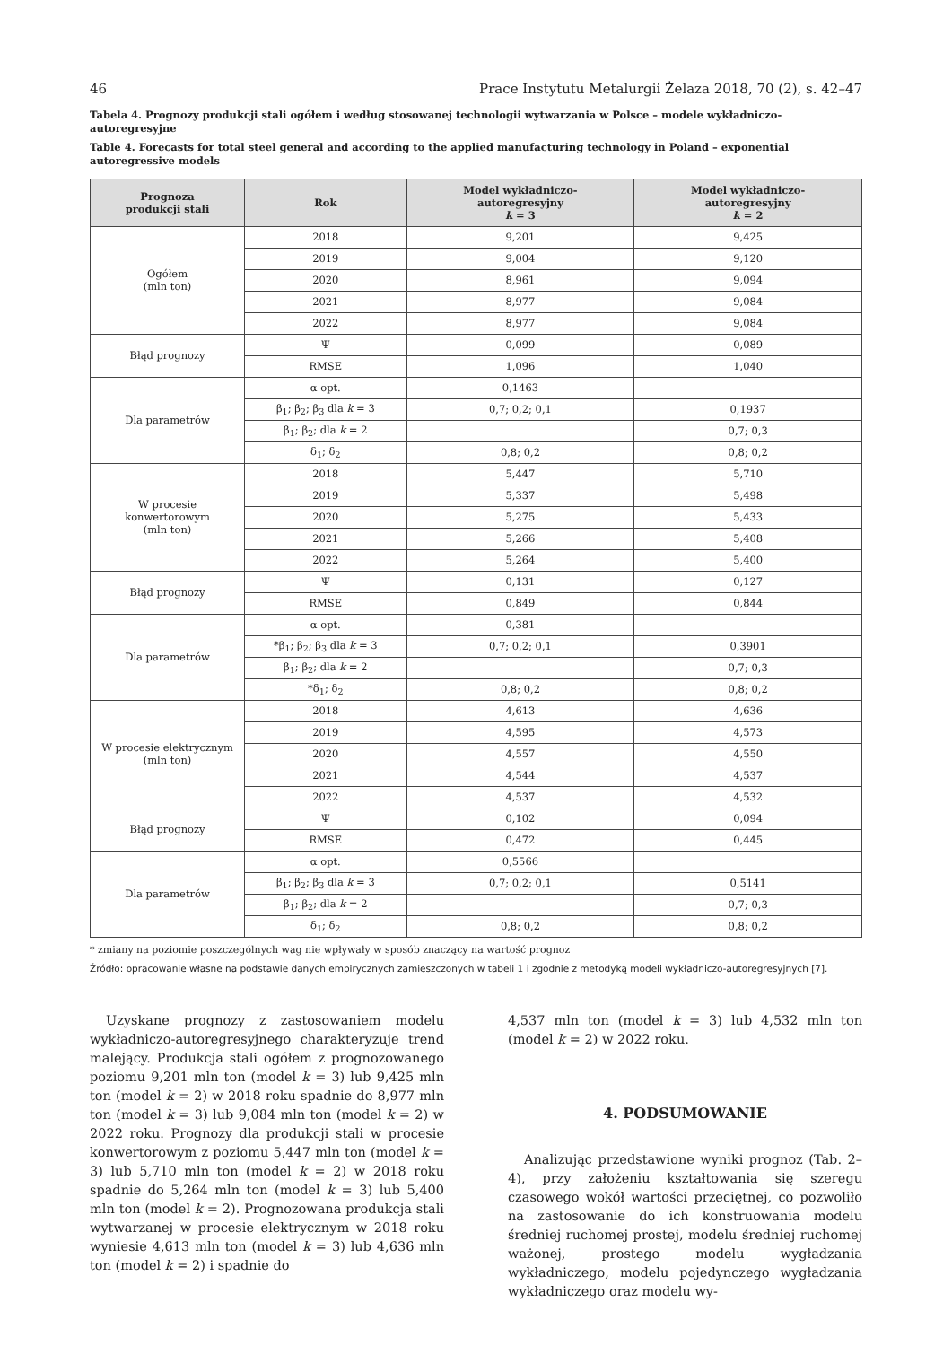46 Prace Instytutu Metalurgii Żelaza 2018, 70 (2), s. 42–47
Tabela 4. Prognozy produkcji stali ogółem i według stosowanej technologii wytwarzania w Polsce – modele wykładniczo-autoregresyjne
Table 4. Forecasts for total steel general and according to the applied manufacturing technology in Poland – exponential autoregressive models
| Prognoza produkcji stali | Rok | Model wykładniczo- autoregresyjny k = 3 | Model wykładniczo- autoregresyjny k = 2 |
| --- | --- | --- | --- |
| Ogółem (mln ton) | 2018 | 9,201 | 9,425 |
| | 2019 | 9,004 | 9,120 |
| | 2020 | 8,961 | 9,094 |
| | 2021 | 8,977 | 9,084 |
| | 2022 | 8,977 | 9,084 |
| Błąd prognozy | Ψ | 0,099 | 0,089 |
| | RMSE | 1,096 | 1,040 |
| Dla parametrów | α opt. | 0,1463 | |
| | β<sub>1</sub>; β<sub>2</sub>; β<sub>3</sub> dla k = 3 | 0,7; 0,2; 0,1 | 0,1937 |
| | β<sub>1</sub>; β<sub>2</sub>; dla k = 2 | | 0,7; 0,3 |
| | δ<sub>1</sub>; δ<sub>2</sub> | 0,8; 0,2 | 0,8; 0,2 |
| W procesie konwertorowym (mln ton) | 2018 | 5,447 | 5,710 |
| | 2019 | 5,337 | 5,498 |
| | 2020 | 5,275 | 5,433 |
| | 2021 | 5,266 | 5,408 |
| | 2022 | 5,264 | 5,400 |
| Błąd prognozy | Ψ | 0,131 | 0,127 |
| | RMSE | 0,849 | 0,844 |
| Dla parametrów | α opt. | 0,381 | |
| | *β<sub>1</sub>; β<sub>2</sub>; β<sub>3</sub> dla k = 3 | 0,7; 0,2; 0,1 | 0,3901 |
| | β<sub>1</sub>; β<sub>2</sub>; dla k = 2 | | 0,7; 0,3 |
| | *δ<sub>1</sub>; δ<sub>2</sub> | 0,8; 0,2 | 0,8; 0,2 |
| W procesie elektrycznym (mln ton) | 2018 | 4,613 | 4,636 |
| | 2019 | 4,595 | 4,573 |
| | 2020 | 4,557 | 4,550 |
| | 2021 | 4,544 | 4,537 |
| | 2022 | 4,537 | 4,532 |
| Błąd prognozy | Ψ | 0,102 | 0,094 |
| | RMSE | 0,472 | 0,445 |
| Dla parametrów | α opt. | 0,5566 | |
| | β<sub>1</sub>; β<sub>2</sub>; β<sub>3</sub> dla k = 3 | 0,7; 0,2; 0,1 | 0,5141 |
| | β<sub>1</sub>; β<sub>2</sub>; dla k = 2 | | 0,7; 0,3 |
| | δ<sub>1</sub>; δ<sub>2</sub> | 0,8; 0,2 | 0,8; 0,2 |
* zmiany na poziomie poszczególnych wag nie wpływały w sposób znaczący na wartość prognoz
Źródło: opracowanie własne na podstawie danych empirycznych zamieszczonych w tabeli 1 i zgodnie z metodyką modeli wykładniczo-autoregresyjnych [7].
Uzyskane prognozy z zastosowaniem modelu wykładniczo-autoregresyjnego charakteryzuje trend malejący. Produkcja stali ogółem z prognozowanego poziomu 9,201 mln ton (model k = 3) lub 9,425 mln ton (model k = 2) w 2018 roku spadnie do 8,977 mln ton (model k = 3) lub 9,084 mln ton (model k = 2) w 2022 roku. Prognozy dla produkcji stali w procesie konwertorowym z poziomu 5,447 mln ton (model k = 3) lub 5,710 mln ton (model k = 2) w 2018 roku spadnie do 5,264 mln ton (model k = 3) lub 5,400 mln ton (model k = 2). Prognozowana produkcja stali wytwarzanej w procesie elektrycznym w 2018 roku wyniesie 4,613 mln ton (model k = 3) lub 4,636 mln ton (model k = 2) i spadnie do
4,537 mln ton (model k = 3) lub 4,532 mln ton (model k = 2) w 2022 roku.
4. PODSUMOWANIE
Analizując przedstawione wyniki prognoz (Tab. 2–4), przy założeniu kształtowania się szeregu czasowego wokół wartości przeciętnej, co pozwoliło na zastosowanie do ich konstruowania modelu średniej ruchomej prostej, modelu średniej ruchomej ważonej, prostego modelu wygładzania wykładniczego, modelu pojedynczego wygładzania wykładniczego oraz modelu wy-